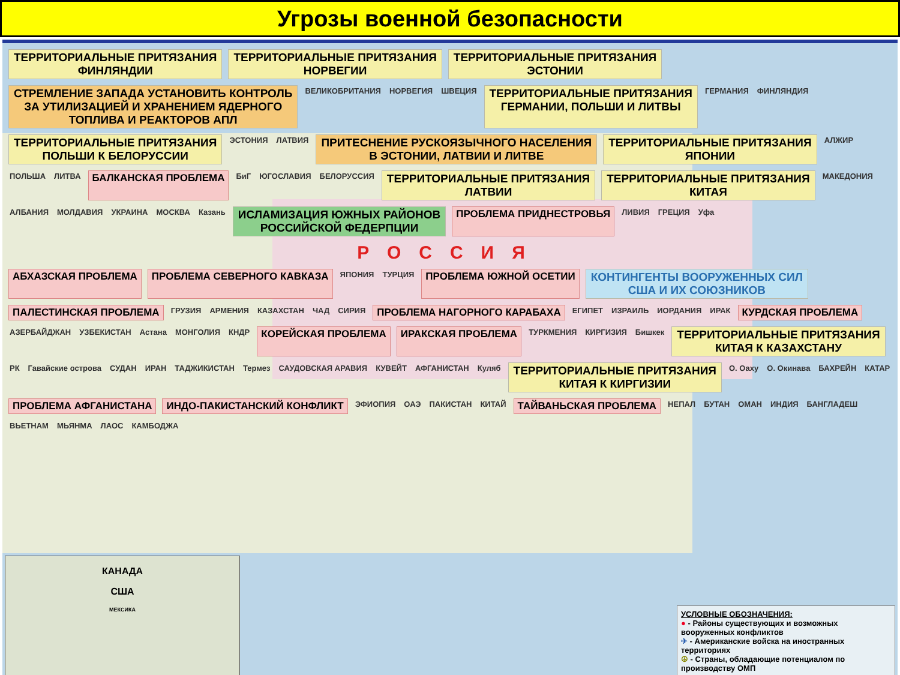Угрозы военной безопасности
ТЕРРИТОРИАЛЬНЫЕ ПРИТЯЗАНИЯ
ФИНЛЯНДИИ
ТЕРРИТОРИАЛЬНЫЕ ПРИТЯЗАНИЯ
НОРВЕГИИ
ТЕРРИТОРИАЛЬНЫЕ ПРИТЯЗАНИЯ
ЭСТОНИИ
СТРЕМЛЕНИЕ ЗАПАДА УСТАНОВИТЬ КОНТРОЛЬ
ЗА УТИЛИЗАЦИЕЙ И ХРАНЕНИЕМ ЯДЕРНОГО
ТОПЛИВА И РЕАКТОРОВ АПЛ
ВЕЛИКОБРИТАНИЯ
НОРВЕГИЯ
ШВЕЦИЯ
ТЕРРИТОРИАЛЬНЫЕ ПРИТЯЗАНИЯ
ГЕРМАНИИ, ПОЛЬШИ И ЛИТВЫ
ГЕРМАНИЯ
ФИНЛЯНДИЯ
ТЕРРИТОРИАЛЬНЫЕ ПРИТЯЗАНИЯ
ПОЛЬШИ К БЕЛОРУССИИ
ЭСТОНИЯ
ЛАТВИЯ
ПРИТЕСНЕНИЕ РУСКОЯЗЫЧНОГО НАСЕЛЕНИЯ
В ЭСТОНИИ, ЛАТВИИ И ЛИТВЕ
ТЕРРИТОРИАЛЬНЫЕ ПРИТЯЗАНИЯ
ЯПОНИИ
АЛЖИР
ПОЛЬША
ЛИТВА
БАЛКАНСКАЯ ПРОБЛЕМА
БиГ
ЮГОСЛАВИЯ
БЕЛОРУССИЯ
ТЕРРИТОРИАЛЬНЫЕ ПРИТЯЗАНИЯ
ЛАТВИИ
ТЕРРИТОРИАЛЬНЫЕ ПРИТЯЗАНИЯ
КИТАЯ
МАКЕДОНИЯ
АЛБАНИЯ
МОЛДАВИЯ
УКРАИНА
МОСКВА
Казань
ИСЛАМИЗАЦИЯ ЮЖНЫХ РАЙОНОВ
РОССИЙСКОЙ ФЕДЕРПЦИИ
ПРОБЛЕМА ПРИДНЕСТРОВЬЯ
ЛИВИЯ
ГРЕЦИЯ
Уфа
РОССИЯ
АБХАЗСКАЯ ПРОБЛЕМА
ПРОБЛЕМА СЕВЕРНОГО КАВКАЗА
ЯПОНИЯ
ТУРЦИЯ
ПРОБЛЕМА ЮЖНОЙ ОСЕТИИ
КОНТИНГЕНТЫ ВООРУЖЕННЫХ СИЛ
США И ИХ СОЮЗНИКОВ
ПАЛЕСТИНСКАЯ ПРОБЛЕМА
ГРУЗИЯ
АРМЕНИЯ
КАЗАХСТАН
ЧАД
СИРИЯ
ПРОБЛЕМА НАГОРНОГО КАРАБАХА
ЕГИПЕТ
ИЗРАИЛЬ
ИОРДАНИЯ
ИРАК
КУРДСКАЯ ПРОБЛЕМА
АЗЕРБАЙДЖАН
УЗБЕКИСТАН
Астана
МОНГОЛИЯ
КНДР
КОРЕЙСКАЯ ПРОБЛЕМА
ИРАКСКАЯ ПРОБЛЕМА
ТУРКМЕНИЯ
КИРГИЗИЯ
Бишкек
ТЕРРИТОРИАЛЬНЫЕ ПРИТЯЗАНИЯ
КИТАЯ К КАЗАХСТАНУ
РК
Гавайские острова
СУДАН
ИРАН
ТАДЖИКИСТАН
Термез
САУДОВСКАЯ АРАВИЯ
КУВЕЙТ
АФГАНИСТАН
Куляб
ТЕРРИТОРИАЛЬНЫЕ ПРИТЯЗАНИЯ
КИТАЯ К КИРГИЗИИ
О. Оаху
О. Окинава
БАХРЕЙН
КАТАР
ПРОБЛЕМА АФГАНИСТАНА
ИНДО-ПАКИСТАНСКИЙ КОНФЛИКТ
ЭФИОПИЯ
ОАЭ
ПАКИСТАН
КИТАЙ
ТАЙВАНЬСКАЯ ПРОБЛЕМА
НЕПАЛ
БУТАН
ОМАН
ИНДИЯ
БАНГЛАДЕШ
ВЬЕТНАМ
МЬЯНМА
ЛАОС
КАМБОДЖА
КАНАДА
США
МЕКСИКА
УСЛОВНЫЕ ОБОЗНАЧЕНИЯ:
● - Районы существующих и возможных вооруженных конфликтов
✈ - Американские войска на иностранных территориях
☮ - Страны, обладающие потенциалом по производству ОМП